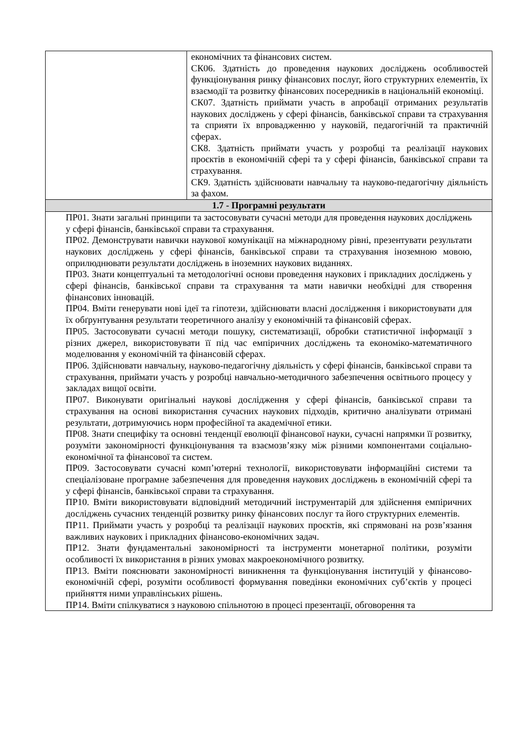| | економічних та фінансових систем. СК06. Здатність до проведення наукових досліджень особливостей функціонування ринку фінансових послуг, його структурних елементів, їх взаємодії та розвитку фінансових посередників в національній економіці. СК07. Здатність приймати участь в апробації отриманих результатів наукових досліджень у сфері фінансів, банківської справи та страхування та сприяти їх впровадженню у науковій, педагогічній та практичній сферах. СК8. Здатність приймати участь у розробці та реалізації наукових проєктів в економічній сфері та у сфері фінансів, банківської справи та страхування. СК9. Здатність здійснювати навчальну та науково-педагогічну діяльність за фахом. |
| 1.7 - Програмні результати | |
| ПР01. Знати загальні принципи та застосовувати сучасні методи для проведення наукових досліджень у сфері фінансів, банківської справи та страхування. ПР02. Демонструвати навички наукової комунікації на міжнародному рівні, презентувати результати наукових досліджень у сфері фінансів, банківської справи та страхування іноземною мовою, оприлюднювати результати досліджень в іноземних наукових виданнях. ПР03. Знати концептуальні та методологічні основи проведення наукових і прикладних досліджень у сфері фінансів, банківської справи та страхування та мати навички необхідні для створення фінансових інновацій. ПР04. Вміти генерувати нові ідеї та гіпотези, здійснювати власні дослідження і використовувати для їх обґрунтування результати теоретичного аналізу у економічній та фінансовій сферах. ПР05. Застосовувати сучасні методи пошуку, систематизації, обробки статистичної інформації з різних джерел, використовувати її під час емпіричних досліджень та економіко-математичного моделювання у економічній та фінансовій сферах. ПР06. Здійснювати навчальну, науково-педагогічну діяльність у сфері фінансів, банківської справи та страхування, приймати участь у розробці навчально-методичного забезпечення освітнього процесу у закладах вищої освіти. ПР07. Виконувати оригінальні наукові дослідження у сфері фінансів, банківської справи та страхування на основі використання сучасних наукових підходів, критично аналізувати отримані результати, дотримуючись норм професійної та академічної етики. ПР08. Знати специфіку та основні тенденції еволюції фінансової науки, сучасні напрямки її розвитку, розуміти закономірності функціонування та взаємозв’язку між різними компонентами соціально-економічної та фінансової та систем. ПР09. Застосовувати сучасні комп’ютерні технології, використовувати інформаційні системи та спеціалізоване програмне забезпечення для проведення наукових досліджень в економічній сфері та у сфері фінансів, банківської справи та страхування. ПР10. Вміти використовувати відповідний методичний інструментарій для здійснення емпіричних досліджень сучасних тенденцій розвитку ринку фінансових послуг та його структурних елементів. ПР11. Приймати участь у розробці та реалізації наукових проєктів, які спрямовані на розв’язання важливих наукових і прикладних фінансово-економічних задач. ПР12. Знати фундаментальні закономірності та інструменти монетарної політики, розуміти особливості їх використання в різних умовах макроекономічного розвитку. ПР13. Вміти пояснювати закономірності виникнення та функціонування інституцій у фінансово-економічній сфері, розуміти особливості формування поведінки економічних суб’єктів у процесі прийняття ними управлінських рішень. ПР14. Вміти спілкуватися з науковою спільнотою в процесі презентації, обговорення та | |